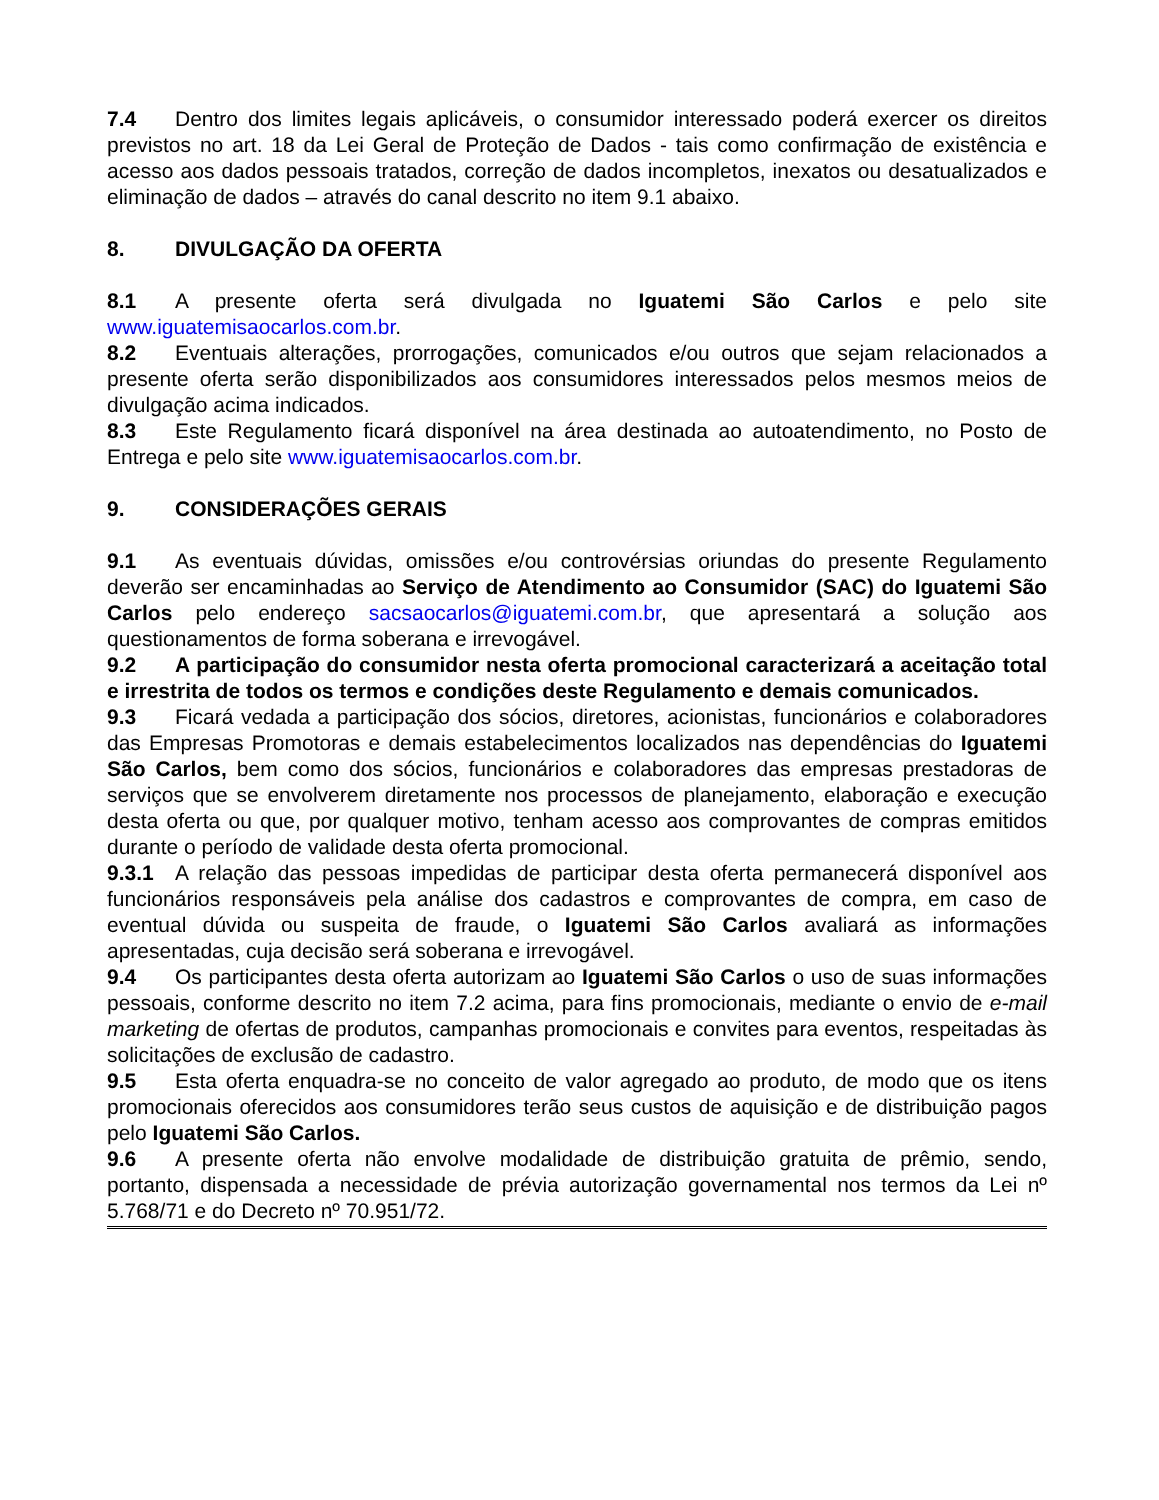7.4 Dentro dos limites legais aplicáveis, o consumidor interessado poderá exercer os direitos previstos no art. 18 da Lei Geral de Proteção de Dados - tais como confirmação de existência e acesso aos dados pessoais tratados, correção de dados incompletos, inexatos ou desatualizados e eliminação de dados – através do canal descrito no item 9.1 abaixo.
8. DIVULGAÇÃO DA OFERTA
8.1 A presente oferta será divulgada no Iguatemi São Carlos e pelo site www.iguatemisaocarlos.com.br.
8.2 Eventuais alterações, prorrogações, comunicados e/ou outros que sejam relacionados a presente oferta serão disponibilizados aos consumidores interessados pelos mesmos meios de divulgação acima indicados.
8.3 Este Regulamento ficará disponível na área destinada ao autoatendimento, no Posto de Entrega e pelo site www.iguatemisaocarlos.com.br.
9. CONSIDERAÇÕES GERAIS
9.1 As eventuais dúvidas, omissões e/ou controvérsias oriundas do presente Regulamento deverão ser encaminhadas ao Serviço de Atendimento ao Consumidor (SAC) do Iguatemi São Carlos pelo endereço sacsaocarlos@iguatemi.com.br, que apresentará a solução aos questionamentos de forma soberana e irrevogável.
9.2 A participação do consumidor nesta oferta promocional caracterizará a aceitação total e irrestrita de todos os termos e condições deste Regulamento e demais comunicados.
9.3 Ficará vedada a participação dos sócios, diretores, acionistas, funcionários e colaboradores das Empresas Promotoras e demais estabelecimentos localizados nas dependências do Iguatemi São Carlos, bem como dos sócios, funcionários e colaboradores das empresas prestadoras de serviços que se envolverem diretamente nos processos de planejamento, elaboração e execução desta oferta ou que, por qualquer motivo, tenham acesso aos comprovantes de compras emitidos durante o período de validade desta oferta promocional.
9.3.1 A relação das pessoas impedidas de participar desta oferta permanecerá disponível aos funcionários responsáveis pela análise dos cadastros e comprovantes de compra, em caso de eventual dúvida ou suspeita de fraude, o Iguatemi São Carlos avaliará as informações apresentadas, cuja decisão será soberana e irrevogável.
9.4 Os participantes desta oferta autorizam ao Iguatemi São Carlos o uso de suas informações pessoais, conforme descrito no item 7.2 acima, para fins promocionais, mediante o envio de e-mail marketing de ofertas de produtos, campanhas promocionais e convites para eventos, respeitadas às solicitações de exclusão de cadastro.
9.5 Esta oferta enquadra-se no conceito de valor agregado ao produto, de modo que os itens promocionais oferecidos aos consumidores terão seus custos de aquisição e de distribuição pagos pelo Iguatemi São Carlos.
9.6 A presente oferta não envolve modalidade de distribuição gratuita de prêmio, sendo, portanto, dispensada a necessidade de prévia autorização governamental nos termos da Lei nº 5.768/71 e do Decreto nº 70.951/72.